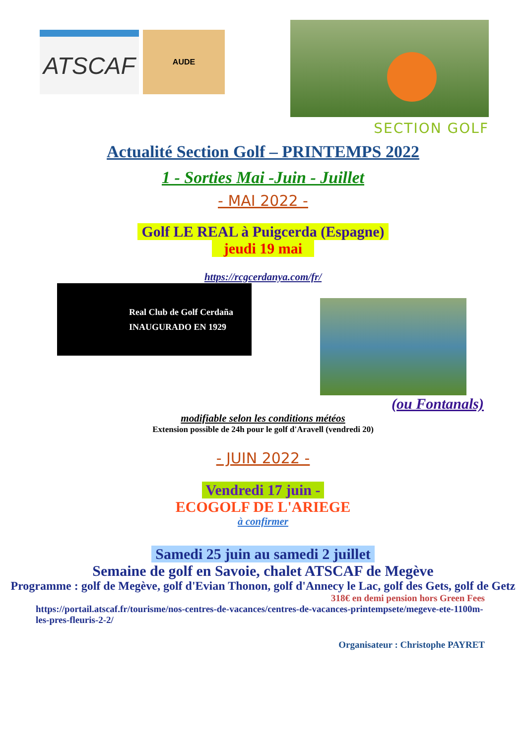ATSCAF
AUDE
SECTION GOLF
Actualité Section Golf – PRINTEMPS 2022
1 - Sorties Mai -Juin - Juillet
- MAI 2022 -
Golf LE REAL à Puigcerda (Espagne)
jeudi 19 mai
https://rcgcerdanya.com/fr/
Real Club de Golf Cerdaña
INAUGURADO EN 1929
(ou Fontanals)
modifiable selon les conditions météos
Extension possible de 24h pour le golf d'Aravell (vendredi 20)
- JUIN 2022 -
Vendredi 17 juin -
ECOGOLF DE L'ARIEGE
à confirmer
Samedi 25 juin au samedi 2 juillet
Semaine de golf en Savoie, chalet ATSCAF de Megève
Programme : golf de Megève, golf d'Evian Thonon, golf d'Annecy le Lac, golf des Gets, golf de Getz
318€ en demi pension hors Green Fees
https://portail.atscaf.fr/tourisme/nos-centres-de-vacances/centres-de-vacances-printempsete/megeve-ete-1100m-les-pres-fleuris-2-2/
Organisateur : Christophe PAYRET